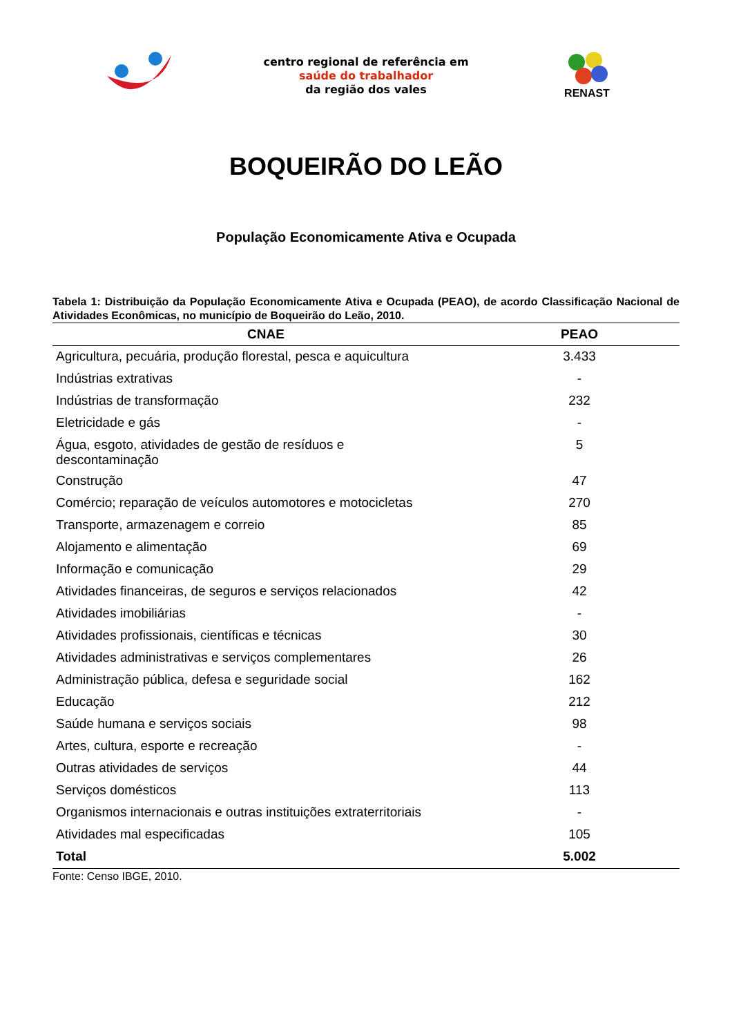centro regional de referência em
saúde do trabalhador
da região dos vales
RENAST
BOQUEIRÃO DO LEÃO
População Economicamente Ativa e Ocupada
Tabela 1: Distribuição da População Economicamente Ativa e Ocupada (PEAO), de acordo Classificação Nacional de Atividades Econômicas, no município de Boqueirão do Leão, 2010.
| CNAE | PEAO |
| --- | --- |
| Agricultura, pecuária, produção florestal, pesca e aquicultura | 3.433 |
| Indústrias extrativas | - |
| Indústrias de transformação | 232 |
| Eletricidade e gás | - |
| Água, esgoto, atividades de gestão de resíduos e descontaminação | 5 |
| Construção | 47 |
| Comércio; reparação de veículos automotores e motocicletas | 270 |
| Transporte, armazenagem e correio | 85 |
| Alojamento e alimentação | 69 |
| Informação e comunicação | 29 |
| Atividades financeiras, de seguros e serviços relacionados | 42 |
| Atividades imobiliárias | - |
| Atividades profissionais, científicas e técnicas | 30 |
| Atividades administrativas e serviços complementares | 26 |
| Administração pública, defesa e seguridade social | 162 |
| Educação | 212 |
| Saúde humana e serviços sociais | 98 |
| Artes, cultura, esporte e recreação | - |
| Outras atividades de serviços | 44 |
| Serviços domésticos | 113 |
| Organismos internacionais e outras instituições extraterritoriais | - |
| Atividades mal especificadas | 105 |
| Total | 5.002 |
Fonte: Censo IBGE, 2010.